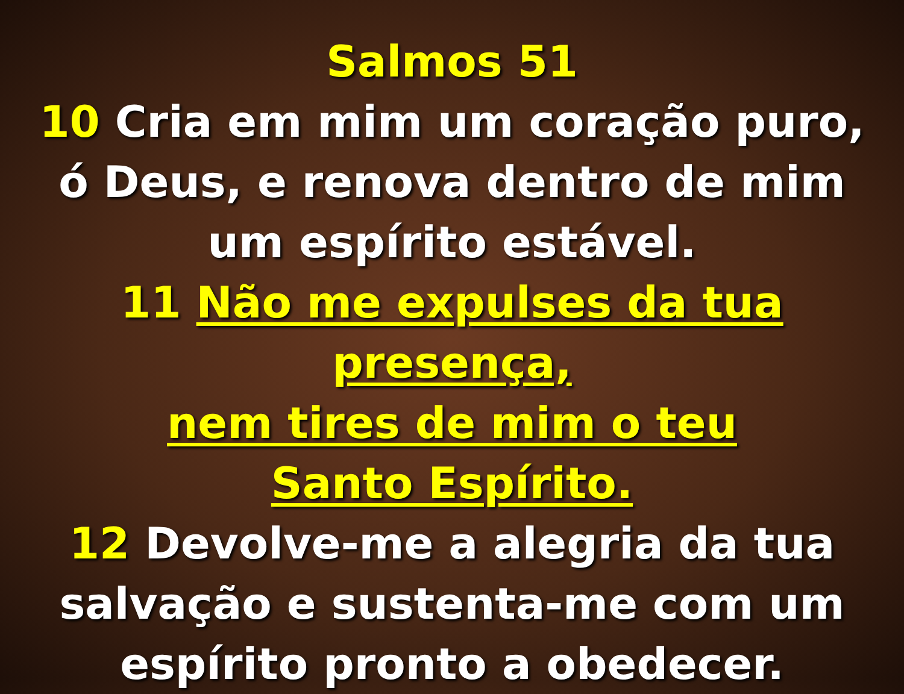Salmos 51
10 Cria em mim um coração puro,
ó Deus, e renova dentro de mim
um espírito estável.
11 Não me expulses da tua presença,
nem tires de mim o teu
Santo Espírito.
12 Devolve-me a alegria da tua
salvação e sustenta-me com um
espírito pronto a obedecer.